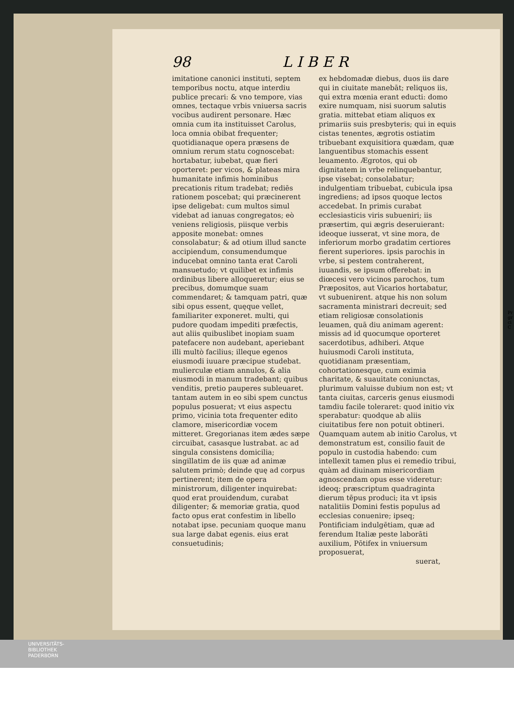98 L I B E R
imitatione canonici instituti, septem temporibus noctu, atque interdiu publice precari: & vno tempore, vias omnes, tectaque vrbis vniuersa sacris vocibus audirent personare. Hæc omnia cum ita instituisset Carolus, loca omnia obibat frequenter; quotidianaque opera præsens de omnium rerum statu cognoscebat: hortabatur, iubebat, quæ fieri oporteret: per vicos, & plateas mira humanitate infimis hominibus precationis ritum tradebat; rediēs rationem poscebat; qui præcinerent ipse deligebat: cum multos simul videbat ad ianuas congregatos; eò veniens religiosis, piisque verbis apposite monebat: omnes consolabatur; & ad otium illud sancte accipiendum, consumendumque inducebat omnino tanta erat Caroli mansuetudo; vt quilibet ex infimis ordinibus libere alloqueretur; eius se precibus, domumque suam commendaret; & tamquam patri, quæ sibi opus essent, quęque vellet, familiariter exponeret. multi, qui pudore quodam impediti præfectis, aut aliis quibuslibet inopiam suam patefacere non audebant, aperiebant illi multò facilius; illeque egenos eiusmodi iuuare præcipue studebat. mulierculæ etiam annulos, & alia eiusmodi in manum tradebant; quibus venditis, pretio pauperes subleuaret. tantam autem in eo sibi spem cunctus populus posuerat; vt eius aspectu primo, vicinia tota frequenter edito clamore, misericordiæ vocem mitteret. Gregorianas item ædes sæpe circuibat, casasque lustrabat. ac ad singula consistens domicilia; singillatim de iis quæ ad animæ salutem primò; deinde quę ad corpus pertinerent; item de opera ministrorum, diligenter inquirebat: quod erat prouidendum, curabat diligenter; & memoriæ gratia, quod facto opus erat confestim in libello notabat ipse. pecuniam quoque manu sua large dabat egenis. eius erat consuetudinis;
ex hebdomadæ diebus, duos iis dare qui in ciuitate manebāt; reliquos iis, qui extra mœnia erant educti: domo exire numquam, nisi suorum salutis gratia. mittebat etiam aliquos ex primariis suis presbyteris; qui in equis cistas tenentes, ægrotis ostiatim tribuebant exquisitiora quædam, quæ languentibus stomachis essent leuamento. Ægrotos, qui ob dignitatem in vrbe relinquebantur, ipse visebat; consolabatur; indulgentiam tribuebat, cubicula ipsa ingrediens; ad ipsos quoque lectos accedebat. In primis curabat ecclesiasticis viris subueniri; iis præsertim, qui ægris deseruierant: ideoque iusserat, vt sine mora, de inferiorum morbo gradatim certiores fierent superiores. ipsis parochis in vrbe, si pestem contraherent, iuuandis, se ipsum offerebat: in diœcesi vero vicinos parochos, tum Præpositos, aut Vicarios hortabatur, vt subuenirent. atque his non solum sacramenta ministrari decreuit; sed etiam religiosæ consolationis leuamen, quā diu animam agerent: missis ad id quocumque oporteret sacerdotibus, adhiberi. Atque huiusmodi Caroli instituta, quotidianam præsentiam, cohortationesque, cum eximia charitate, & suauitate coniunctas, plurimum valuisse dubium non est; vt tanta ciuitas, carceris genus eiusmodi tamdiu facile toleraret: quod initio vix sperabatur: quodque ab aliis ciuitatibus fere non potuit obtineri. Quamquam autem ab initio Carolus, vt demonstratum est, consilio fauit de populo in custodia habendo: cum intellexit tamen plus ei remedio tribui, quàm ad diuinam misericordiam agnoscendam opus esse videretur: ideoq; præscriptum quadraginta dierum tēpus produci; ita vt ipsis natalitiis Domini festis populus ad ecclesias conuenire; ipseq; Pontificiam indulgētiam, quæ ad ferendum Italiæ peste laborāti auxilium, Pōtifex in vniuersum proposuerat,
suerat,
Pr
gr
ci
C
UNIVERSITÄTS-
BIBLIOTHEK
PADERBORN